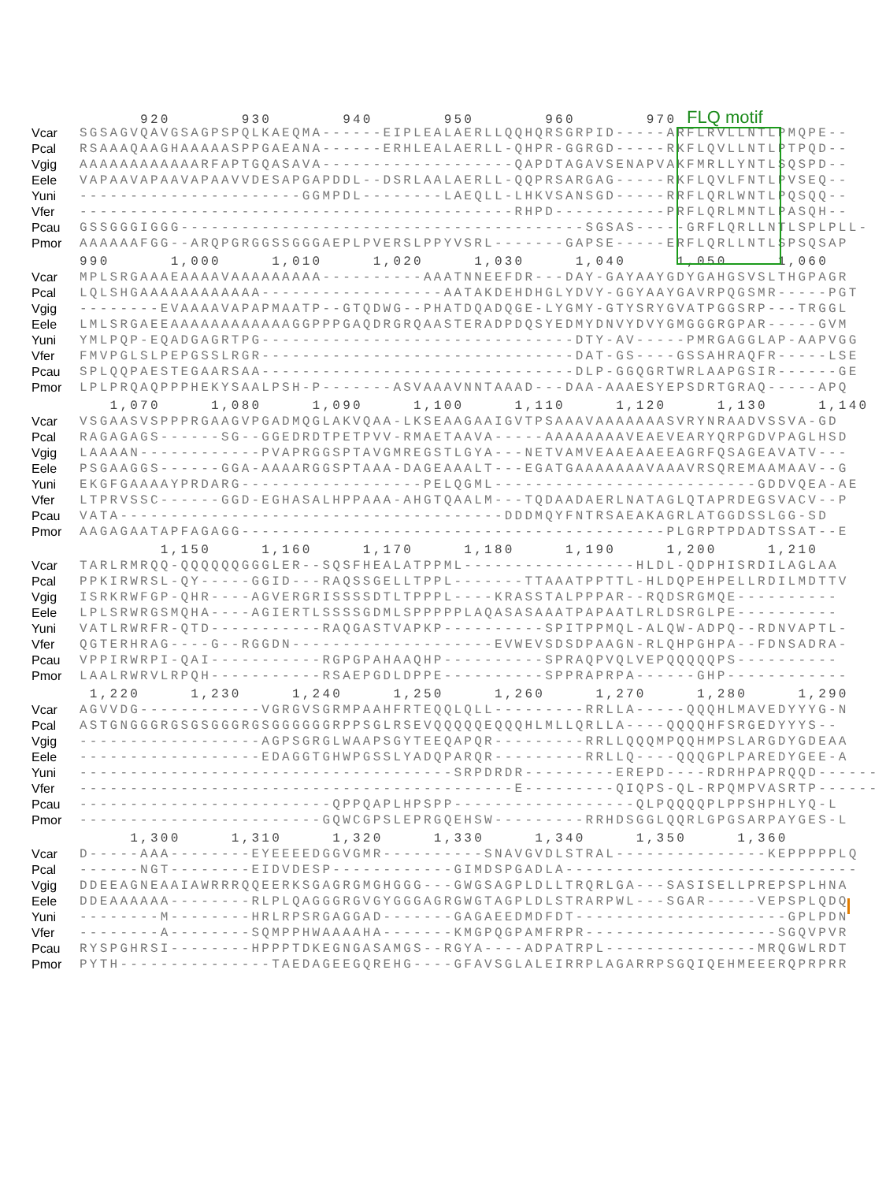920 930 940 950 960 970 FLQ motif
Vcar SGSAGVQAVGSAGPSPQLKAEQMA------EIPLEALAERLLQQHQRSGRPID-----ARFLRVLLNTLPMQPE--
Pcal RSAAAQAAGHAAAAASPPGAEANA------ERHLEALAERLL-QHPR-GGRGD-----RKFLQVLLNTLPTPQD--
Vgig AAAAAAAAAAAARFAPTGQASAVA-------------------QAPDTAGAVSENAPVAKFMRLLYNTLSQSPD--
Eele VAPAAVAPAAVAPAAVVDESAPGAPDDL--DSRLAALAERLL-QQPRSARGAG-----RKFLQVLFNTLPVSEQ--
Yuni ----------------------GGMPDL--------LAEQLL-LHKVSANSGD-----RRFLQRLWNTLPQSQQ--
Vfer -------------------------------------------RHPD-----------PRFLQRLMNTLPASQH--
Pcau GSSGGGIGGG----------------------------------------SGSAS-----GRFLQRLLNTLSPLPLL-
Pmor AAAAAAFGG--ARQPGRGGSSGGGAEPLPVERSLPPYVSRL-------GAPSE-----ERFLQRLLNTLSPSQSAP
990 1,000 1,010 1,020 1,030 1,040 1,050 1,060
Vcar MPLSRGAAAEAAAAVAAAAAAAAA----------AAATNNEEFDR---DAY-GAYAAYGDYGAHGSVSLTHGPAGR
Pcal LQLSHGAAAAAAAAAAAA------------------AATAKDEHDHGLYDVY-GGYAAYGAVRPQGSMR-----PGT
Vgig --------EVAAAAVAPAPMAATP--GTQDWG--PHATDQADQGE-LYGMY-GTYSRYGVATPGGSRP---TRGGL
Eele LMLSRGAEEAAAAAAAAAAAAGGPPPGAQDRGRQAASTERADPDQSYEDMYDNVYDVYGMGGGRGPAR-----GVM
Yuni YMLPQP-EQADGAGRTPG-------------------------------DTY-AV-----PMRGAGGLAP-AAPVGG
Vfer FMVPGLSLPEPGSSLRGR-------------------------------DAT-GS----GSSAHRAQFR-----LSE
Pcau SPLQQPAESTEGAARSAA-------------------------------DLP-GGQGRTWRLAAPGSIR------GE
Pmor LPLPRQAQPPPHEKYSAALPSH-P-------ASVAAAVNNTAAAD---DAA-AAAESYEPSDRTGRAQ-----APQ
1,070 1,080 1,090 1,100 1,110 1,120 1,130 1,140
Vcar VSGAASVSPPPRGAAGVPGADMQGLAKVQAA-LKSEAAGAAIGVTPSAAAVAAAAAAASVRYNRAADVSSVA-GD
Pcal RAGAGAGS------SG--GGEDRDTPETPVV-RMAETAAVA-----AAAAAAAAVEAEVEARYQRPGDVPAGLHSD
Vgig LAAAAN------------PVAPRGGSPTAVGMREGSTLGYA---NETVAMVEAAEAAEEAGRFQSAGEAVATV---
Eele PSGAAGGS------GGA-AAAARGGSPTAAA-DAGEAAALT---EGATGAAAAAAAVAAAVRSQREMAAMAAV--G
Yuni EKGFGAAAAYPRDARG------------------PELQGML--------------------------GDDVQEA-AE
Vfer LTPRVSSC------GGD-EGHASALHPPAAA-AHGTQAALM---TQDAADAERLNATAGLQTAPRDEGSVACV--P
Pcau VATA--------------------------------------DDDMQYFNTRSAEAKAGRLATGGDSSLGG-SD
Pmor AAGAGAATAPFAGAGG------------------------------------------PLGRPTPDADTSSAT--E
1,150 1,160 1,170 1,180 1,190 1,200 1,210
Vcar TARLRMRQQ-QQQQQQGGGLER--SQSFHEALATPPML-----------------HLDL-QDPHISRDILAGLAA
Pcal PPKIRWRSL-QY-----GGID---RAQSSGELLTPPL-------TTAAATPPTTL-HLDQPEHPELLRDILMDTTV
Vgig ISRKRWFGP-QHR----AGVERGRISSSSDTLTPPPL----KRASSTALPPPAR--RQDSRGMQE----------
Eele LPLSRWRGSMQHA----AGIERTLSSSSGDMLSPPPPPLAQASASAAATPAPAATLRLDSRGLPE----------
Yuni VATLRWRFR-QTD-----------RAQGASTVAPKP----------SPITPPMQL-ALQW-ADPQ--RDNVAPTL-
Vfer QGTERHRAG----G--RGGDN--------------------EVWEVSDSDPAAGN-RLQHPGHPA--FDNSADRA-
Pcau VPPIRWRPI-QAI-----------RGPGPAHAAQHP----------SPRAQPVQLVEPQQQQQPS----------
Pmor LAALRWRVLRPQH-----------RSAEPGDLDPPE----------SPPRAPRPA------GHP------------
1,220 1,230 1,240 1,250 1,260 1,270 1,280 1,290
Vcar AGVVDG------------VGRGVSGRMPAAHFRTEQQLQLL---------RRLLA-----QQQHLMAVEDYYYG-N
Pcal ASTGNGGGRGSGSGGGRGSGGGGGGRPPSGLRSEVQQQQQEQQQHLMLLQRLLA----QQQQHFSRGEDYYYS--
Vgig ------------------AGPSGRGLWAAPSGYTEEQAPQR---------RRLLQQQMPQQHMPSLARGDYGDEAA
Eele ------------------EDAGGTGHWPGSSLYADQPARQR---------RRLLQ----QQQGPLPAREDYGEE-A
Yuni -------------------------------------SRPDRDR---------EREPD----RDRHPAPRQQD------
Vfer -------------------------------------------E---------QIQPS-QL-RPQMPVASRTP------
Pcau -------------------------QPPQAPLHPSPP------------------QLPQQQQPLPPSHPHLYQ-L
Pmor ------------------------GQWCGPSLEPRGQEHSW---------RRHDSGGLQQRLGPGSARPAYGES-L
1,300 1,310 1,320 1,330 1,340 1,350 1,360
Vcar D-----AAA--------EYEEEEDGGVGMR----------SNAVGVDLSTRAL---------------KEPPPPPLQ
Pcal ------NGT--------EIDVDESP------------GIMDSPGADLA-----------------------------
Vgig DDEEAGNEAAIAWRRRQQEERKSGAGRGMGHGGG---GWGSAGPLDLLTRQRLGA---SASISELLPREPSPLHNA
Eele DDEAAAAAA--------RLPLQAGGGRGVGYGGGAGRGWGTAGPLDLSTRARPWL---SGAR-----VEPSPLQDQ
Yuni --------M--------HRLRPSRGAGGAD-------GAGAEEDMDFDT---------------------GPLPDN
Vfer --------A--------SQMPPHWAAAAHA-------KMGPQGPAMFRPR-------------------SGQVPVR
Pcau RYSPGHRSI--------HPPPTDKEGNGASAMGS--RGYA----ADPATRPL---------------MRQGWLRDT
Pmor PYTH---------------TAEDAGEEGQREHG----GFAVSGLALEIRRPLAGARRPSGQIQEHMEEERQPRPRR